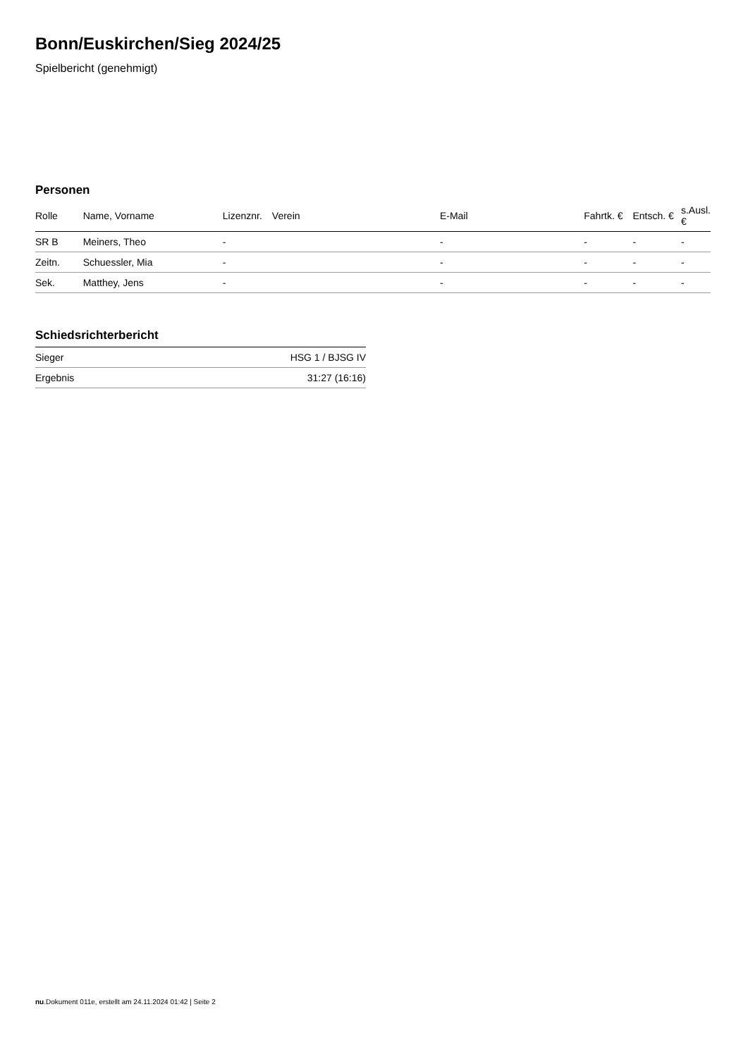Bonn/Euskirchen/Sieg 2024/25
Spielbericht (genehmigt)
Personen
| Rolle | Name, Vorname | Lizenznr. | Verein | E-Mail | Fahrtk. € | Entsch. € | s.Ausl. € |
| --- | --- | --- | --- | --- | --- | --- | --- |
| SR B | Meiners, Theo | - | | - | - | - | - |
| Zeitn. | Schuessler, Mia | - | | - | - | - | - |
| Sek. | Matthey, Jens | - | | - | - | - | - |
Schiedsrichterbericht
| Sieger | HSG 1 / BJSG IV |
| Ergebnis | 31:27 (16:16) |
nu.Dokument 011e, erstellt am 24.11.2024 01:42 | Seite 2